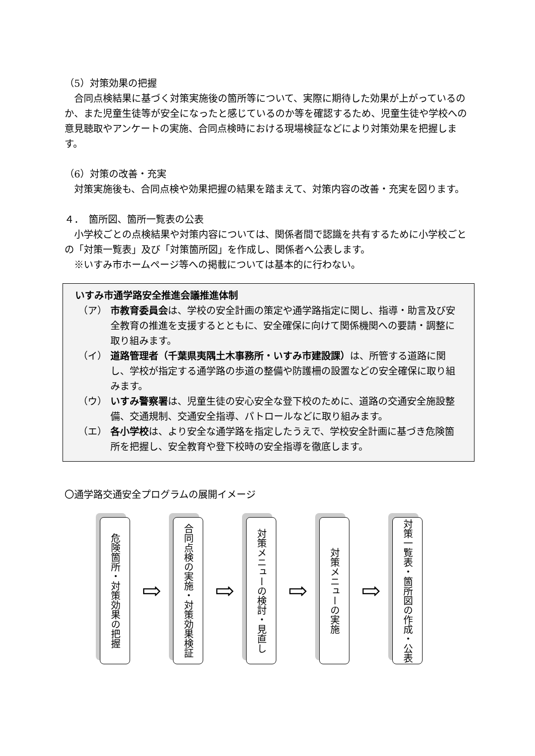（5）対策効果の把握
　合同点検結果に基づく対策実施後の箇所等について、実際に期待した効果が上がっているのか、また児童生徒等が安全になったと感じているのか等を確認するため、児童生徒や学校への意見聴取やアンケートの実施、合同点検時における現場検証などにより対策効果を把握します。
（6）対策の改善・充実
　対策実施後も、合同点検や効果把握の結果を踏まえて、対策内容の改善・充実を図ります。
４．　箇所図、箇所一覧表の公表
　小学校ごとの点検結果や対策内容については、関係者間で認識を共有するために小学校ごとの「対策一覧表」及び「対策箇所図」を作成し、関係者へ公表します。
　※いすみ市ホームページ等への掲載については基本的に行わない。
いすみ市通学路安全推進会議推進体制
（ア） 市教育委員会は、学校の安全計画の策定や通学路指定に関し、指導・助言及び安全教育の推進を支援するとともに、安全確保に向けて関係機関への要請・調整に取り組みます。
（イ） 道路管理者（千葉県夷隅土木事務所・いすみ市建設課）は、所管する道路に関し、学校が指定する通学路の歩道の整備や防護柵の設置などの安全確保に取り組みます。
（ウ） いすみ警察署は、児童生徒の安心安全な登下校のために、道路の交通安全施設整備、交通規制、交通安全指導、パトロールなどに取り組みます。
（エ） 各小学校は、より安全な通学路を指定したうえで、学校安全計画に基づき危険箇所を把握し、安全教育や登下校時の安全指導を徹底します。
〇通学路交通安全プログラムの展開イメージ
危険箇所・対策効果の把握
⇨
合同点検の実施・対策効果検証
⇨
対策メニューの検討・見直し
⇨
対策メニューの実施
⇨
対策一覧表・箇所図の作成・公表